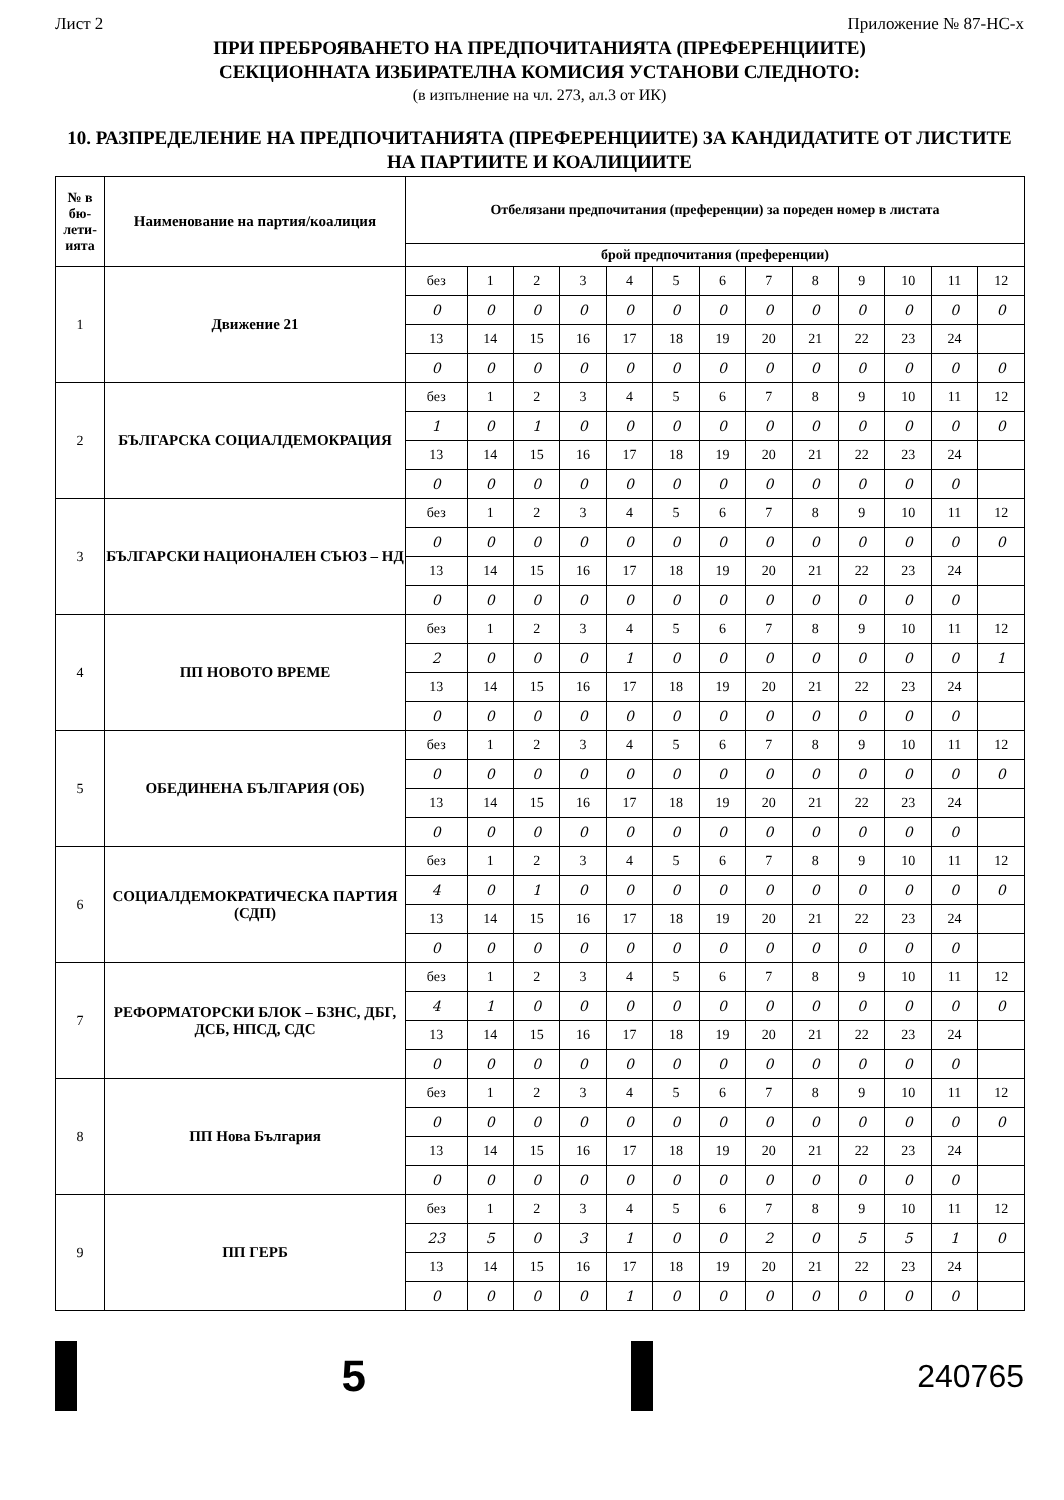Лист 2 Приложение № 87-НС-х
ПРИ ПРЕБРОЯВАНЕТО НА ПРЕДПОЧИТАНИЯТА (ПРЕФЕРЕНЦИИТЕ)
СЕКЦИОННАТА ИЗБИРАТЕЛНА КОМИСИЯ УСТАНОВИ СЛЕДНОТО:
(в изпълнение на чл. 273, ал.3 от ИК)
10. РАЗПРЕДЕЛЕНИЕ НА ПРЕДПОЧИТАНИЯТА (ПРЕФЕРЕНЦИИТЕ) ЗА КАНДИДАТИТЕ ОТ ЛИСТИТЕ НА ПАРТИИТЕ И КОАЛИЦИИТЕ
| № в бю-лети-ията | Наименование на партия/коалиция | Отбелязани предпочитания (преференции) за пореден номер в листата | | | | | | | | | | | | |
| --- | --- | --- | --- | --- | --- | --- | --- | --- | --- | --- | --- | --- | --- | --- |
| | | брой предпочитания (преференции) | | | | | | | | | | | | |
| 1 | Движение 21 | без | 1 | 2 | 3 | 4 | 5 | 6 | 7 | 8 | 9 | 10 | 11 | 12 |
| | | 0 | 0 | 0 | 0 | 0 | 0 | 0 | 0 | 0 | 0 | 0 | 0 | 0 |
| | | 13 | 14 | 15 | 16 | 17 | 18 | 19 | 20 | 21 | 22 | 23 | 24 | |
| | | 0 | 0 | 0 | 0 | 0 | 0 | 0 | 0 | 0 | 0 | 0 | 0 | 0 |
| 2 | БЪЛГАРСКА СОЦИАЛДЕМОКРАЦИЯ | без | 1 | 2 | 3 | 4 | 5 | 6 | 7 | 8 | 9 | 10 | 11 | 12 |
| | | 1 | 0 | 1 | 0 | 0 | 0 | 0 | 0 | 0 | 0 | 0 | 0 | 0 |
| | | 13 | 14 | 15 | 16 | 17 | 18 | 19 | 20 | 21 | 22 | 23 | 24 | |
| | | 0 | 0 | 0 | 0 | 0 | 0 | 0 | 0 | 0 | 0 | 0 | 0 | |
| 3 | БЪЛГАРСКИ НАЦИОНАЛЕН СЪЮЗ – НД | без | 1 | 2 | 3 | 4 | 5 | 6 | 7 | 8 | 9 | 10 | 11 | 12 |
| | | 0 | 0 | 0 | 0 | 0 | 0 | 0 | 0 | 0 | 0 | 0 | 0 | 0 |
| | | 13 | 14 | 15 | 16 | 17 | 18 | 19 | 20 | 21 | 22 | 23 | 24 | |
| | | 0 | 0 | 0 | 0 | 0 | 0 | 0 | 0 | 0 | 0 | 0 | 0 | |
| 4 | ПП НОВОТО ВРЕМЕ | без | 1 | 2 | 3 | 4 | 5 | 6 | 7 | 8 | 9 | 10 | 11 | 12 |
| | | 2 | 0 | 0 | 0 | 1 | 0 | 0 | 0 | 0 | 0 | 0 | 0 | 1 |
| | | 13 | 14 | 15 | 16 | 17 | 18 | 19 | 20 | 21 | 22 | 23 | 24 | |
| | | 0 | 0 | 0 | 0 | 0 | 0 | 0 | 0 | 0 | 0 | 0 | 0 | |
| 5 | ОБЕДИНЕНА БЪЛГАРИЯ (ОБ) | без | 1 | 2 | 3 | 4 | 5 | 6 | 7 | 8 | 9 | 10 | 11 | 12 |
| | | 0 | 0 | 0 | 0 | 0 | 0 | 0 | 0 | 0 | 0 | 0 | 0 | 0 |
| | | 13 | 14 | 15 | 16 | 17 | 18 | 19 | 20 | 21 | 22 | 23 | 24 | |
| | | 0 | 0 | 0 | 0 | 0 | 0 | 0 | 0 | 0 | 0 | 0 | 0 | |
| 6 | СОЦИАЛДЕМОКРАТИЧЕСКА ПАРТИЯ (СДП) | без | 1 | 2 | 3 | 4 | 5 | 6 | 7 | 8 | 9 | 10 | 11 | 12 |
| | | 4 | 0 | 1 | 0 | 0 | 0 | 0 | 0 | 0 | 0 | 0 | 0 | 0 |
| | | 13 | 14 | 15 | 16 | 17 | 18 | 19 | 20 | 21 | 22 | 23 | 24 | |
| | | 0 | 0 | 0 | 0 | 0 | 0 | 0 | 0 | 0 | 0 | 0 | 0 | |
| 7 | РЕФОРМАТОРСКИ БЛОК – БЗНС, ДБГ, ДСБ, НПСД, СДС | без | 1 | 2 | 3 | 4 | 5 | 6 | 7 | 8 | 9 | 10 | 11 | 12 |
| | | 4 | 1 | 0 | 0 | 0 | 0 | 0 | 0 | 0 | 0 | 0 | 0 | 0 |
| | | 13 | 14 | 15 | 16 | 17 | 18 | 19 | 20 | 21 | 22 | 23 | 24 | |
| | | 0 | 0 | 0 | 0 | 0 | 0 | 0 | 0 | 0 | 0 | 0 | 0 | |
| 8 | ПП Нова България | без | 1 | 2 | 3 | 4 | 5 | 6 | 7 | 8 | 9 | 10 | 11 | 12 |
| | | 0 | 0 | 0 | 0 | 0 | 0 | 0 | 0 | 0 | 0 | 0 | 0 | 0 |
| | | 13 | 14 | 15 | 16 | 17 | 18 | 19 | 20 | 21 | 22 | 23 | 24 | |
| | | 0 | 0 | 0 | 0 | 0 | 0 | 0 | 0 | 0 | 0 | 0 | 0 | |
| 9 | ПП ГЕРБ | без | 1 | 2 | 3 | 4 | 5 | 6 | 7 | 8 | 9 | 10 | 11 | 12 |
| | | 23 | 5 | 0 | 3 | 1 | 0 | 0 | 2 | 0 | 5 | 5 | 1 | 0 |
| | | 13 | 14 | 15 | 16 | 17 | 18 | 19 | 20 | 21 | 22 | 23 | 24 | |
| | | 0 | 0 | 0 | 0 | 1 | 0 | 0 | 0 | 0 | 0 | 0 | 0 | |
5
240765